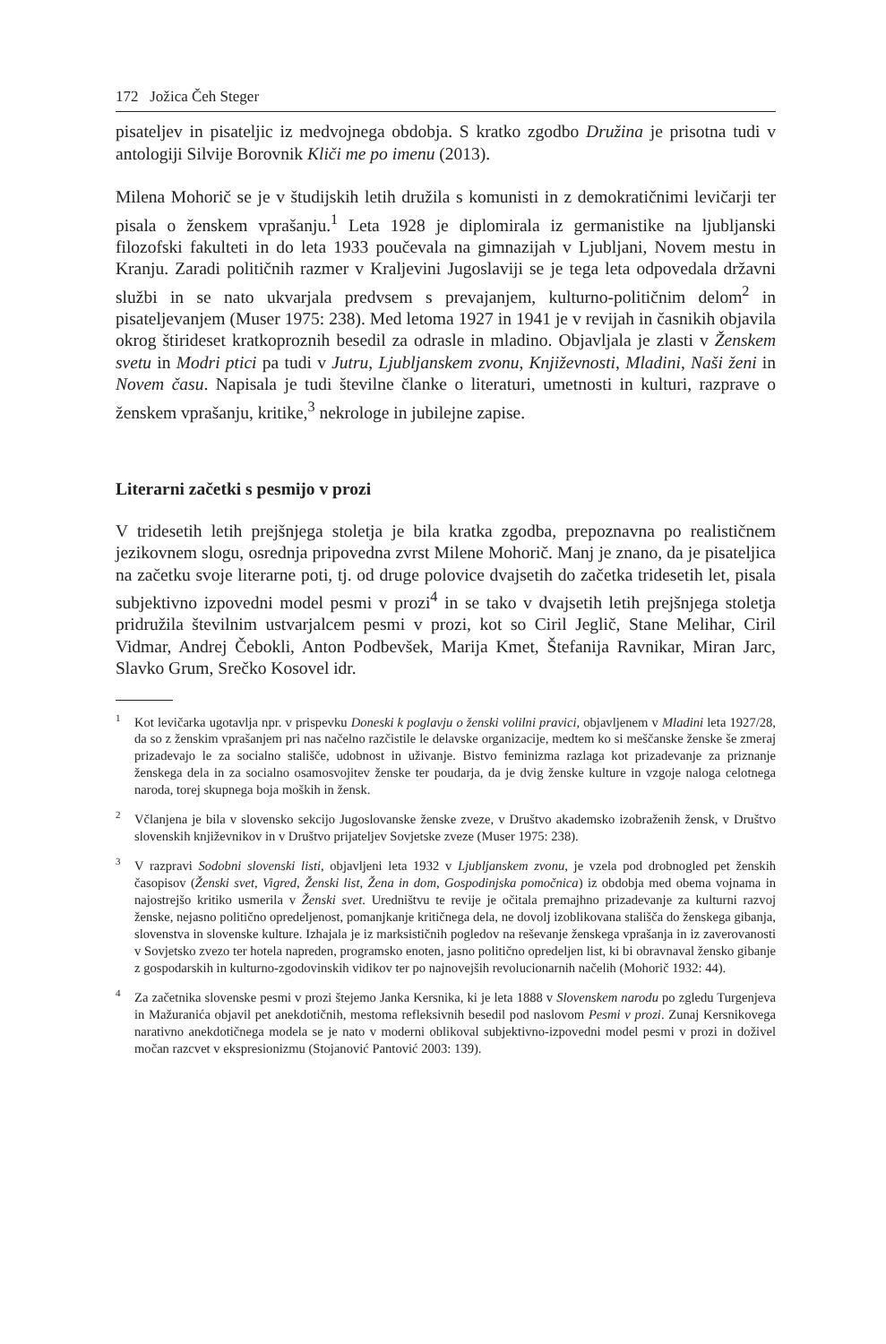172 Jožica Čeh Steger
pisateljev in pisateljic iz medvojnega obdobja. S kratko zgodbo Družina je prisotna tudi v antologiji Silvije Borovnik Kliči me po imenu (2013).
Milena Mohorič se je v študijskih letih družila s komunisti in z demokratičnimi levičarji ter pisala o ženskem vprašanju.<sup>1</sup> Leta 1928 je diplomirala iz germanistike na ljubljanski filozofski fakulteti in do leta 1933 poučevala na gimnazijah v Ljubljani, Novem mestu in Kranju. Zaradi političnih razmer v Kraljevini Jugoslaviji se je tega leta odpovedala državni službi in se nato ukvarjala predvsem s prevajanjem, kulturno-političnim delom<sup>2</sup> in pisateljevanjem (Muser 1975: 238). Med letoma 1927 in 1941 je v revijah in časnikih objavila okrog štirideset kratkoproznih besedil za odrasle in mladino. Objavljala je zlasti v Ženskem svetu in Modri ptici pa tudi v Jutru, Ljubljanskem zvonu, Književnosti, Mladini, Naši ženi in Novem času. Napisala je tudi številne članke o literaturi, umetnosti in kulturi, razprave o ženskem vprašanju, kritike,<sup>3</sup> nekrologe in jubilejne zapise.
Literarni začetki s pesmijo v prozi
V tridesetih letih prejšnjega stoletja je bila kratka zgodba, prepoznavna po realističnem jezikovnem slogu, osrednja pripovedna zvrst Milene Mohorič. Manj je znano, da je pisateljica na začetku svoje literarne poti, tj. od druge polovice dvajsetih do začetka tridesetih let, pisala subjektivno izpovedni model pesmi v prozi<sup>4</sup> in se tako v dvajsetih letih prejšnjega stoletja pridružila številnim ustvarjalcem pesmi v prozi, kot so Ciril Jeglič, Stane Melihar, Ciril Vidmar, Andrej Čebokli, Anton Podbevšek, Marija Kmet, Štefanija Ravnikar, Miran Jarc, Slavko Grum, Srečko Kosovel idr.
<sup>1</sup> Kot levičarka ugotavlja npr. v prispevku Doneski k poglavju o ženski volilni pravici, objavljenem v Mladini leta 1927/28, da so z ženskim vprašanjem pri nas načelno razčistile le delavske organizacije, medtem ko si meščanske ženske še zmeraj prizadevajo le za socialno stališče, udobnost in uživanje. Bistvo feminizma razlaga kot prizadevanje za priznanje ženskega dela in za socialno osamosvojitev ženske ter poudarja, da je dvig ženske kulture in vzgoje naloga celotnega naroda, torej skupnega boja moških in žensk.
<sup>2</sup> Včlanjena je bila v slovensko sekcijo Jugoslovanske ženske zveze, v Društvo akademsko izobraženih žensk, v Društvo slovenskih književnikov in v Društvo prijateljev Sovjetske zveze (Muser 1975: 238).
<sup>3</sup> V razpravi Sodobni slovenski listi, objavljeni leta 1932 v Ljubljanskem zvonu, je vzela pod drobnogled pet ženskih časopisov (Ženski svet, Vigred, Ženski list, Žena in dom, Gospodinjska pomočnica) iz obdobja med obema vojnama in najostrejšo kritiko usmerila v Ženski svet. Uredništvu te revije je očitala premajhno prizadevanje za kulturni razvoj ženske, nejasno politično opredeljenost, pomanjkanje kritičnega dela, ne dovolj izoblikovana stališča do ženskega gibanja, slovenstva in slovenske kulture. Izhajala je iz marksističnih pogledov na reševanje ženskega vprašanja in iz zaverovanosti v Sovjetsko zvezo ter hotela napreden, programsko enoten, jasno politično opredeljen list, ki bi obravnaval žensko gibanje z gospodarskih in kulturno-zgodovinskih vidikov ter po najnovejših revolucionarnih načelih (Mohorič 1932: 44).
<sup>4</sup> Za začetnika slovenske pesmi v prozi štejemo Janka Kersnika, ki je leta 1888 v Slovenskem narodu po zgledu Turgenjeva in Mažuranića objavil pet anekdotičnih, mestoma refleksivnih besedil pod naslovom Pesmi v prozi. Zunaj Kersnikovega narativno anekdotičnega modela se je nato v moderni oblikoval subjektivno-izpovedni model pesmi v prozi in doživel močan razcvet v ekspresionizmu (Stojanović Pantović 2003: 139).